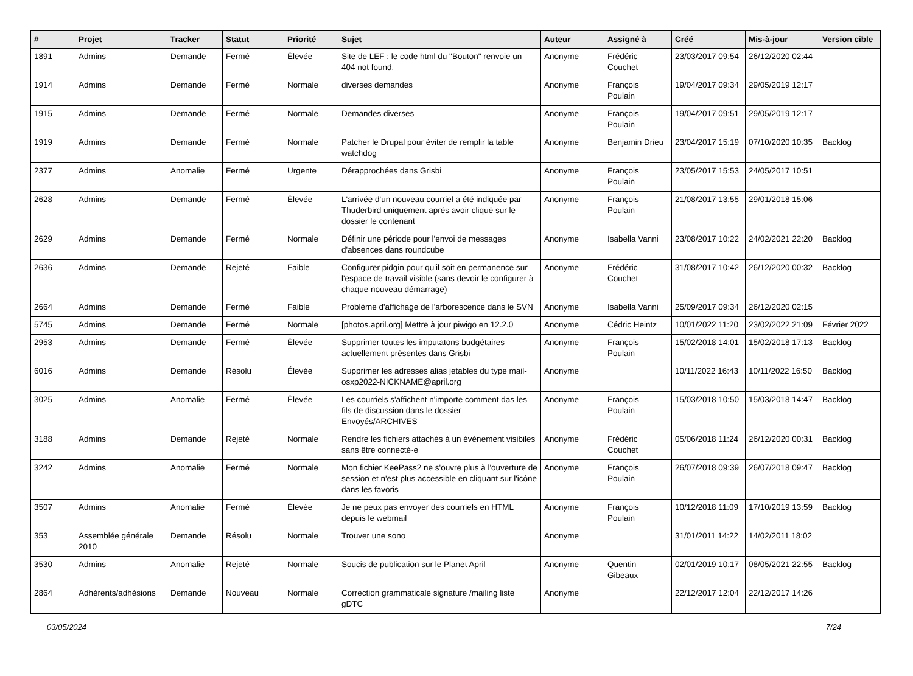| # | Projet | Tracker | Statut | Priorité | Sujet | Auteur | Assigné à | Créé | Mis-à-jour | Version cible |
| --- | --- | --- | --- | --- | --- | --- | --- | --- | --- | --- |
| 1891 | Admins | Demande | Fermé | Élevée | Site de LEF : le code html du "Bouton" renvoie un 404 not found. | Anonyme | Frédéric Couchet | 23/03/2017 09:54 | 26/12/2020 02:44 | |
| 1914 | Admins | Demande | Fermé | Normale | diverses demandes | Anonyme | François Poulain | 19/04/2017 09:34 | 29/05/2019 12:17 | |
| 1915 | Admins | Demande | Fermé | Normale | Demandes diverses | Anonyme | François Poulain | 19/04/2017 09:51 | 29/05/2019 12:17 | |
| 1919 | Admins | Demande | Fermé | Normale | Patcher le Drupal pour éviter de remplir la table watchdog | Anonyme | Benjamin Drieu | 23/04/2017 15:19 | 07/10/2020 10:35 | Backlog |
| 2377 | Admins | Anomalie | Fermé | Urgente | Dérapprochées dans Grisbi | Anonyme | François Poulain | 23/05/2017 15:53 | 24/05/2017 10:51 | |
| 2628 | Admins | Demande | Fermé | Élevée | L'arrivée d'un nouveau courriel a été indiquée par Thuderbird uniquement après avoir cliqué sur le dossier le contenant | Anonyme | François Poulain | 21/08/2017 13:55 | 29/01/2018 15:06 | |
| 2629 | Admins | Demande | Fermé | Normale | Définir une période pour l'envoi de messages d'absences dans roundcube | Anonyme | Isabella Vanni | 23/08/2017 10:22 | 24/02/2021 22:20 | Backlog |
| 2636 | Admins | Demande | Rejeté | Faible | Configurer pidgin pour qu'il soit en permanence sur l'espace de travail visible (sans devoir le configurer à chaque nouveau démarrage) | Anonyme | Frédéric Couchet | 31/08/2017 10:42 | 26/12/2020 00:32 | Backlog |
| 2664 | Admins | Demande | Fermé | Faible | Problème d'affichage de l'arborescence dans le SVN | Anonyme | Isabella Vanni | 25/09/2017 09:34 | 26/12/2020 02:15 | |
| 5745 | Admins | Demande | Fermé | Normale | [photos.april.org] Mettre à jour piwigo en 12.2.0 | Anonyme | Cédric Heintz | 10/01/2022 11:20 | 23/02/2022 21:09 | Février 2022 |
| 2953 | Admins | Demande | Fermé | Élevée | Supprimer toutes les imputatons budgétaires actuellement présentes dans Grisbi | Anonyme | François Poulain | 15/02/2018 14:01 | 15/02/2018 17:13 | Backlog |
| 6016 | Admins | Demande | Résolu | Élevée | Supprimer les adresses alias jetables du type mail-osxp2022-NICKNAME@april.org | Anonyme | | 10/11/2022 16:43 | 10/11/2022 16:50 | Backlog |
| 3025 | Admins | Anomalie | Fermé | Élevée | Les courriels s'affichent n'importe comment das les fils de discussion dans le dossier Envoyés/ARCHIVES | Anonyme | François Poulain | 15/03/2018 10:50 | 15/03/2018 14:47 | Backlog |
| 3188 | Admins | Demande | Rejeté | Normale | Rendre les fichiers attachés à un événement visibiles sans être connecté·e | Anonyme | Frédéric Couchet | 05/06/2018 11:24 | 26/12/2020 00:31 | Backlog |
| 3242 | Admins | Anomalie | Fermé | Normale | Mon fichier KeePass2 ne s'ouvre plus à l'ouverture de session et n'est plus accessible en cliquant sur l'icône dans les favoris | Anonyme | François Poulain | 26/07/2018 09:39 | 26/07/2018 09:47 | Backlog |
| 3507 | Admins | Anomalie | Fermé | Élevée | Je ne peux pas envoyer des courriels en HTML depuis le webmail | Anonyme | François Poulain | 10/12/2018 11:09 | 17/10/2019 13:59 | Backlog |
| 353 | Assemblée générale 2010 | Demande | Résolu | Normale | Trouver une sono | Anonyme | | 31/01/2011 14:22 | 14/02/2011 18:02 | |
| 3530 | Admins | Anomalie | Rejeté | Normale | Soucis de publication sur le Planet April | Anonyme | Quentin Gibeaux | 02/01/2019 10:17 | 08/05/2021 22:55 | Backlog |
| 2864 | Adhérents/adhésions | Demande | Nouveau | Normale | Correction grammaticale signature /mailing liste gDTC | Anonyme | | 22/12/2017 12:04 | 22/12/2017 14:26 | |
03/05/2024 7/24